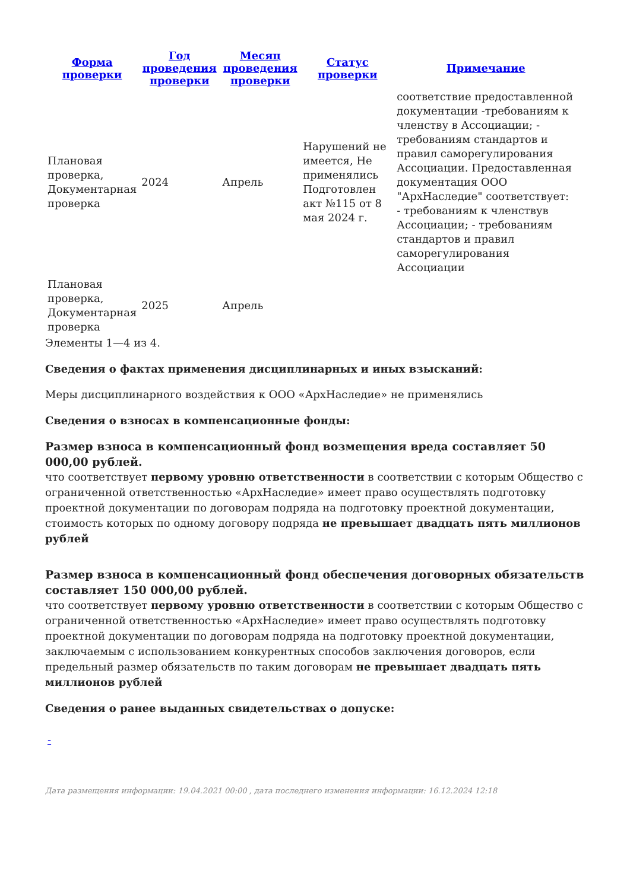| Форма проверки | Год проведения проверки | Месяц проведения проверки | Статус проверки | Примечание |
| --- | --- | --- | --- | --- |
| Плановая проверка, Документарная проверка | 2024 | Апрель | Нарушений не имеется, Не применялись Подготовлен акт №115 от 8 мая 2024 г. | соответствие предоставленной документации -требованиям к членству в Ассоциации; - требованиям стандартов и правил саморегулирования Ассоциации. Предоставленная документация ООО "АрхНаследие" соответствует: - требованиям к членствув Ассоциации; - требованиям стандартов и правил саморегулирования Ассоциации |
| Плановая проверка, Документарная проверка | 2025 | Апрель | | |
Элементы 1—4 из 4.
Сведения о фактах применения дисциплинарных и иных взысканий:
Меры дисциплинарного воздействия к ООО «АрхНаследие» не применялись
Сведения о взносах в компенсационные фонды:
Размер взноса в компенсационный фонд возмещения вреда составляет 50 000,00 рублей.
что соответствует первому уровню ответственности в соответствии с которым Общество с ограниченной ответственностью «АрхНаследие» имеет право осуществлять подготовку проектной документации по договорам подряда на подготовку проектной документации, стоимость которых по одному договору подряда не превышает двадцать пять миллионов рублей
Размер взноса в компенсационный фонд обеспечения договорных обязательств составляет 150 000,00 рублей.
что соответствует первому уровню ответственности в соответствии с которым Общество с ограниченной ответственностью «АрхНаследие» имеет право осуществлять подготовку проектной документации по договорам подряда на подготовку проектной документации, заключаемым с использованием конкурентных способов заключения договоров, если предельный размер обязательств по таким договорам не превышает двадцать пять миллионов рублей
Сведения о ранее выданных свидетельствах о допуске:
-
Дата размещения информации: 19.04.2021 00:00 , дата последнего изменения информации: 16.12.2024 12:18